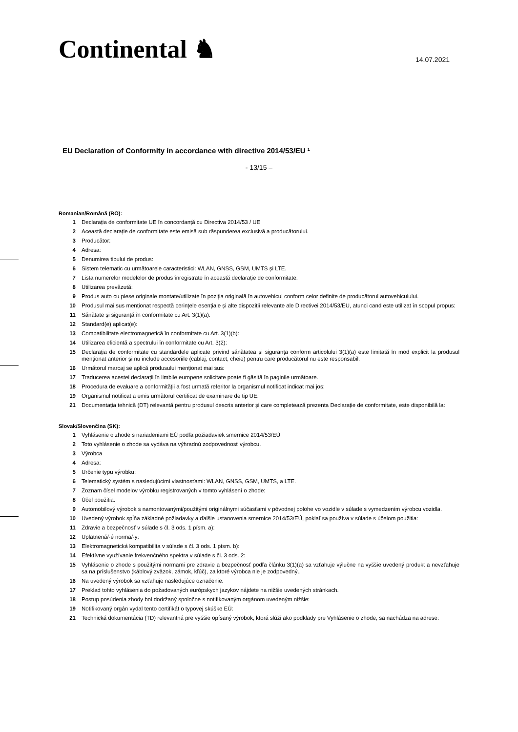Continental ♞
14.07.2021
EU Declaration of Conformity in accordance with directive 2014/53/EU ¹
- 13/15 –
Romanian/Română (RO):
1 Declarația de conformitate UE în concordanță cu Directiva 2014/53 / UE
2 Această declarație de conformitate este emisă sub răspunderea exclusivă a producătorului.
3 Producător:
4 Adresa:
5 Denumirea tipului de produs:
6 Sistem telematic cu următoarele caracteristici: WLAN, GNSS, GSM, UMTS și LTE.
7 Lista numerelor modelelor de produs înregistrate în această declarație de conformitate:
8 Utilizarea prevăzută:
9 Produs auto cu piese originale montate/utilizate în poziția originală în autovehicul conform celor definite de producătorul autovehiculului.
10 Produsul mai sus menționat respectă cerințele esențiale și alte dispoziții relevante ale Directivei 2014/53/EU, atunci cand este utilizat în scopul propus:
11 Sănătate și siguranță în conformitate cu Art. 3(1)(a):
12 Standard(e) aplicat(e):
13 Compatibilitate electromagnetică în conformitate cu Art. 3(1)(b):
14 Utilizarea eficientă a spectrului în conformitate cu Art. 3(2):
15 Declarația de conformitate cu standardele aplicate privind sănătatea și siguranța conform articolului 3(1)(a) este limitată în mod explicit la produsul menționat anterior și nu include accesoriile (cablaj, contact, cheie) pentru care producătorul nu este responsabil.
16 Următorul marcaj se aplică produsului menționat mai sus:
17 Traducerea acestei declarații în limbile europene solicitate poate fi găsită în paginile următoare.
18 Procedura de evaluare a conformității a fost urmată referitor la organismul notificat indicat mai jos:
19 Organismul notificat a emis următorul certificat de examinare de tip UE:
21 Documentația tehnică (DT) relevantă pentru produsul descris anterior și care completează prezenta Declarație de conformitate, este disponibilă la:
Slovak/Slovenčina (SK):
1 Vyhlásenie o zhode s nariadeniami EÚ podľa požiadaviek smernice 2014/53/EÚ
2 Toto vyhlásenie o zhode sa vydáva na výhradnú zodpovednosť výrobcu.
3 Výrobca
4 Adresa:
5 Určenie typu výrobku:
6 Telematický systém s nasledujúcimi vlastnosťami: WLAN, GNSS, GSM, UMTS, a LTE.
7 Zoznam čísel modelov výrobku registrovaných v tomto vyhlásení o zhode:
8 Účel použitia:
9 Automobilový výrobok s namontovanými/použitými originálnymi súčasťami v pôvodnej polohe vo vozidle v súlade s vymedzením výrobcu vozidla.
10 Uvedený výrobok spĺňa základné požiadavky a ďalšie ustanovenia smernice 2014/53/EÚ, pokiaľ sa používa v súlade s účelom použitia:
11 Zdravie a bezpečnosť v súlade s čl. 3 ods. 1 písm. a):
12 Uplatnená/-é norma/-y:
13 Elektromagnetická kompatibilita v súlade s čl. 3 ods. 1 písm. b):
14 Efektívne využívanie frekvenčného spektra v súlade s čl. 3 ods. 2:
15 Vyhlásenie o zhode s použitými normami pre zdravie a bezpečnosť podľa článku 3(1)(a) sa vzťahuje výlučne na vyššie uvedený produkt a nevzťahuje sa na príslušenstvo (káblový zväzok, zámok, kľúč), za ktoré výrobca nie je zodpovedný..
16 Na uvedený výrobok sa vzťahuje nasledujúce označenie:
17 Preklad tohto vyhlásenia do požadovaných európskych jazykov nájdete na nižšie uvedených stránkach.
18 Postup posúdenia zhody bol dodržaný spoločne s notifikovaným orgánom uvedeným nižšie:
19 Notifikovaný orgán vydal tento certifikát o typovej skúške EÚ:
21 Technická dokumentácia (TD) relevantná pre vyššie opísaný výrobok, ktorá slúži ako podklady pre Vyhlásenie o zhode, sa nachádza na adrese: